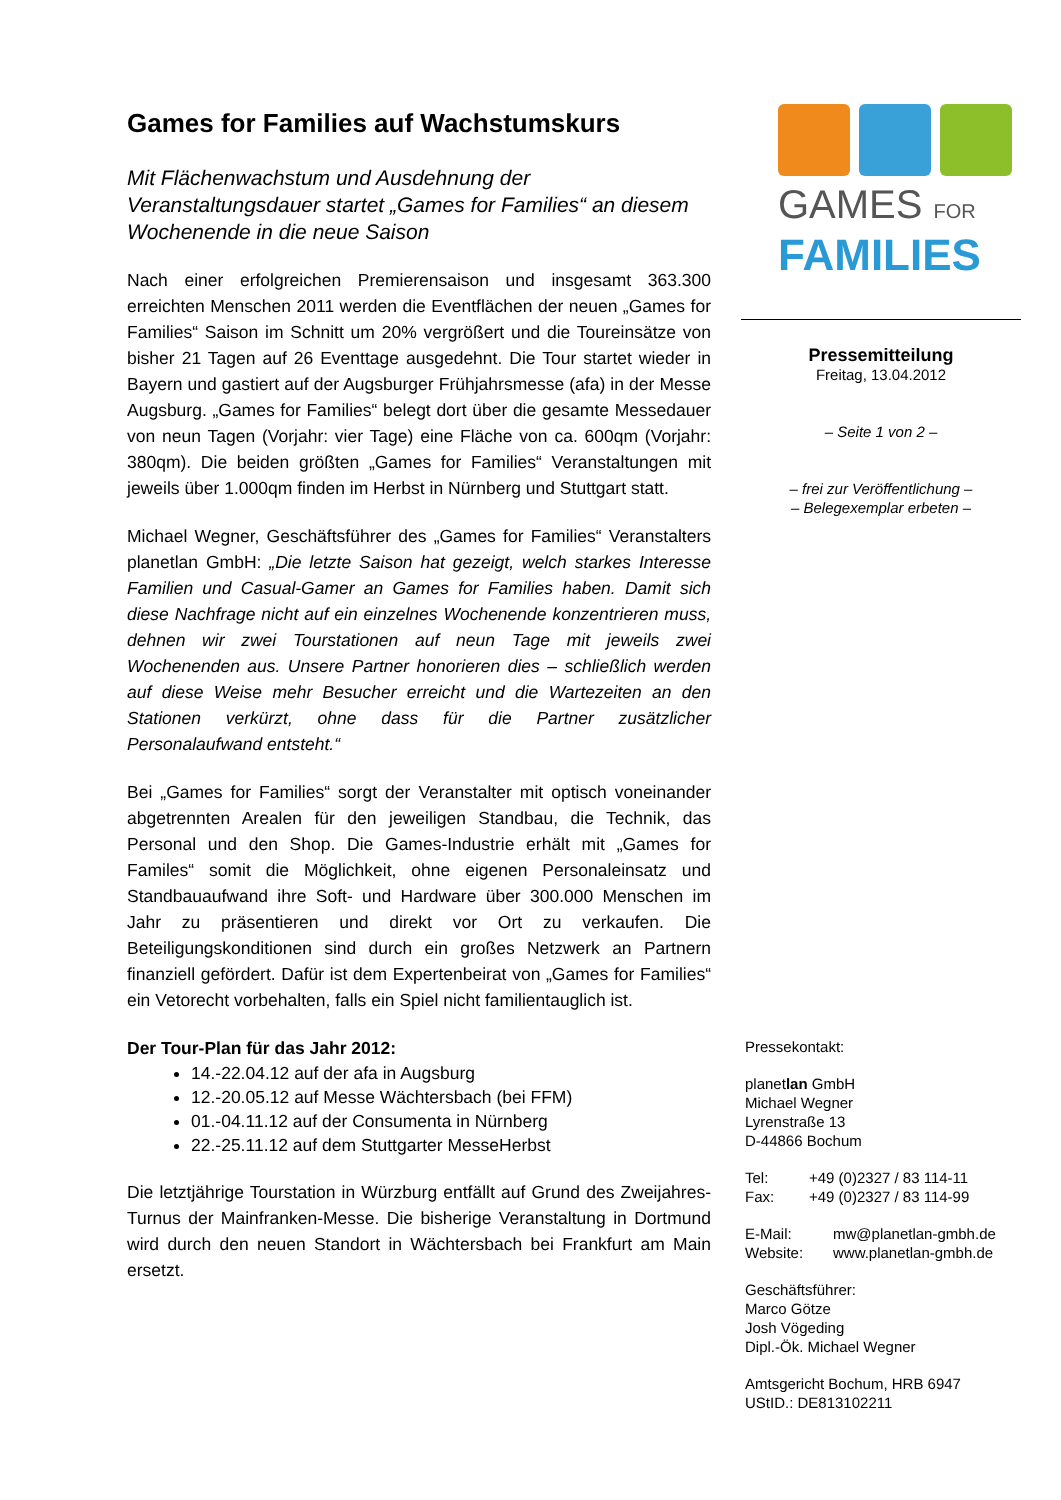Games for Families auf Wachstumskurs
Mit Flächenwachstum und Ausdehnung der Veranstaltungsdauer startet „Games for Families“ an diesem Wochenende in die neue Saison
Nach einer erfolgreichen Premierensaison und insgesamt 363.300 erreichten Menschen 2011 werden die Eventflächen der neuen „Games for Families“ Saison im Schnitt um 20% vergrößert und die Toureinsätze von bisher 21 Tagen auf 26 Eventtage ausgedehnt. Die Tour startet wieder in Bayern und gastiert auf der Augsburger Frühjahrsmesse (afa) in der Messe Augsburg. „Games for Families“ belegt dort über die gesamte Messedauer von neun Tagen (Vorjahr: vier Tage) eine Fläche von ca. 600qm (Vorjahr: 380qm). Die beiden größten „Games for Families“ Veranstaltungen mit jeweils über 1.000qm finden im Herbst in Nürnberg und Stuttgart statt.
Michael Wegner, Geschäftsführer des „Games for Families“ Veranstalters planetlan GmbH: „Die letzte Saison hat gezeigt, welch starkes Interesse Familien und Casual-Gamer an Games for Families haben. Damit sich diese Nachfrage nicht auf ein einzelnes Wochenende konzentrieren muss, dehnen wir zwei Tourstationen auf neun Tage mit jeweils zwei Wochenenden aus. Unsere Partner honorieren dies – schließlich werden auf diese Weise mehr Besucher erreicht und die Wartezeiten an den Stationen verkürzt, ohne dass für die Partner zusätzlicher Personalaufwand entsteht.“
Bei „Games for Families“ sorgt der Veranstalter mit optisch voneinander abgetrennten Arealen für den jeweiligen Standbau, die Technik, das Personal und den Shop. Die Games-Industrie erhält mit „Games for Familes“ somit die Möglichkeit, ohne eigenen Personaleinsatz und Standbauaufwand ihre Soft- und Hardware über 300.000 Menschen im Jahr zu präsentieren und direkt vor Ort zu verkaufen. Die Beteiligungskonditionen sind durch ein großes Netzwerk an Partnern finanziell gefördert. Dafür ist dem Expertenbeirat von „Games for Families“ ein Vetorecht vorbehalten, falls ein Spiel nicht familientauglich ist.
Der Tour-Plan für das Jahr 2012:
14.-22.04.12 auf der afa in Augsburg
12.-20.05.12 auf Messe Wächtersbach (bei FFM)
01.-04.11.12 auf der Consumenta in Nürnberg
22.-25.11.12 auf dem Stuttgarter MesseHerbst
Die letztjährige Tourstation in Würzburg entfällt auf Grund des Zweijahres-Turnus der Mainfranken-Messe. Die bisherige Veranstaltung in Dortmund wird durch den neuen Standort in Wächtersbach bei Frankfurt am Main ersetzt.
GAMES FOR
FAMILIES
Pressemitteilung
Freitag, 13.04.2012
– Seite 1 von 2 –
– frei zur Veröffentlichung –
– Belegexemplar erbeten –
Pressekontakt:
planetlan GmbH
Michael Wegner
Lyrenstraße 13
D-44866 Bochum
Tel: +49 (0)2327 / 83 114-11
Fax: +49 (0)2327 / 83 114-99
E-Mail: mw@planetlan-gmbh.de
Website: www.planetlan-gmbh.de
Geschäftsführer:
Marco Götze
Josh Vögeding
Dipl.-Ök. Michael Wegner
Amtsgericht Bochum, HRB 6947
UStID.: DE813102211